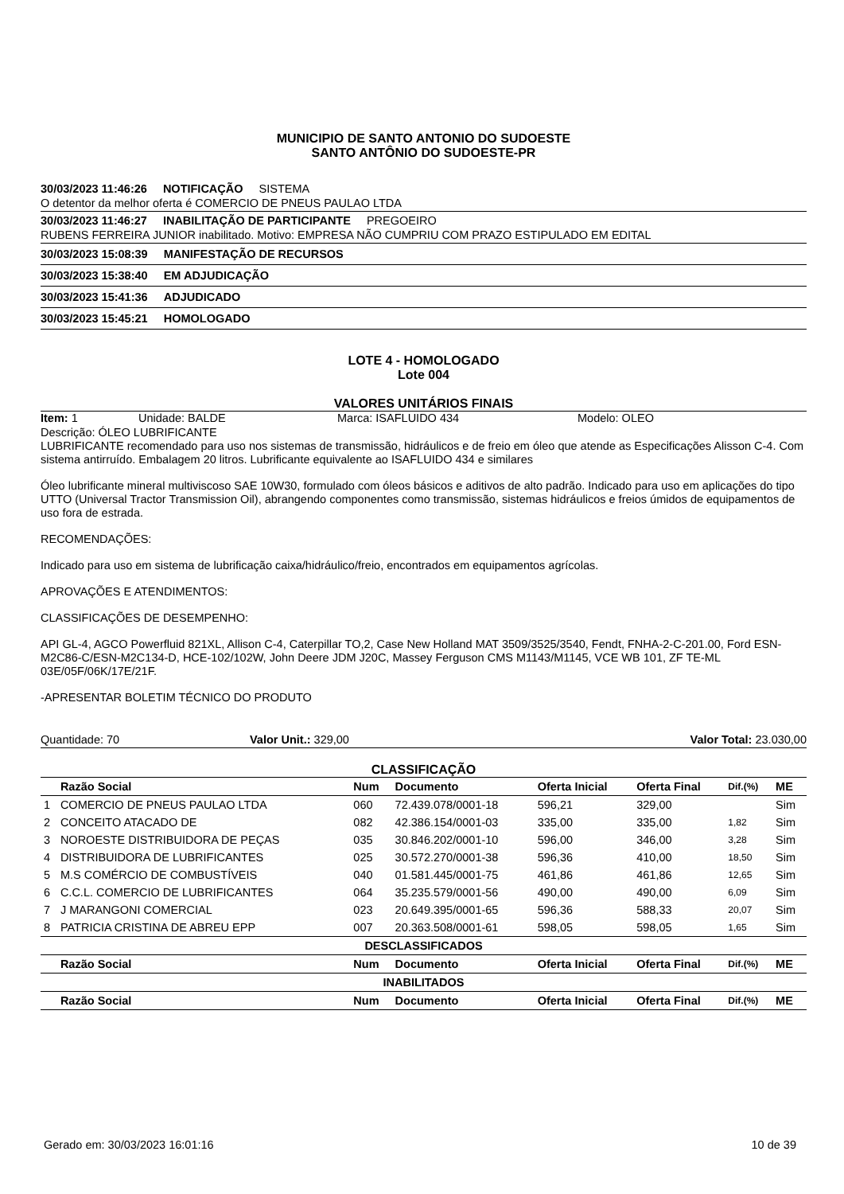MUNICIPIO DE SANTO ANTONIO DO SUDOESTE
SANTO ANTÔNIO DO SUDOESTE-PR
30/03/2023 11:46:26 NOTIFICAÇÃO SISTEMA
O detentor da melhor oferta é COMERCIO DE PNEUS PAULAO LTDA
30/03/2023 11:46:27 INABILITAÇÃO DE PARTICIPANTE PREGOEIRO
RUBENS FERREIRA JUNIOR inabilitado. Motivo: EMPRESA NÃO CUMPRIU COM PRAZO ESTIPULADO EM EDITAL
30/03/2023 15:08:39 MANIFESTAÇÃO DE RECURSOS
30/03/2023 15:38:40 EM ADJUDICAÇÃO
30/03/2023 15:41:36 ADJUDICADO
30/03/2023 15:45:21 HOMOLOGADO
LOTE 4 - HOMOLOGADO
Lote 004
VALORES UNITÁRIOS FINAIS
Item: 1 Unidade: BALDE Marca: ISAFLUIDO 434 Modelo: OLEO
Descrição: ÓLEO LUBRIFICANTE
LUBRIFICANTE recomendado para uso nos sistemas de transmissão, hidráulicos e de freio em óleo que atende as Especificações Alisson C-4. Com sistema antirruído. Embalagem 20 litros. Lubrificante equivalente ao ISAFLUIDO 434 e similares
Óleo lubrificante mineral multiviscoso SAE 10W30, formulado com óleos básicos e aditivos de alto padrão. Indicado para uso em aplicações do tipo UTTO (Universal Tractor Transmission Oil), abrangendo componentes como transmissão, sistemas hidráulicos e freios úmidos de equipamentos de uso fora de estrada.
RECOMENDAÇÕES:
Indicado para uso em sistema de lubrificação caixa/hidráulico/freio, encontrados em equipamentos agrícolas.
APROVAÇÕES E ATENDIMENTOS:
CLASSIFICAÇÕES DE DESEMPENHO:
API GL-4, AGCO Powerfluid 821XL, Allison C-4, Caterpillar TO,2, Case New Holland MAT 3509/3525/3540, Fendt, FNHA-2-C-201.00, Ford ESN-M2C86-C/ESN-M2C134-D, HCE-102/102W, John Deere JDM J20C, Massey Ferguson CMS M1143/M1145, VCE WB 101, ZF TE-ML 03E/05F/06K/17E/21F.
-APRESENTAR BOLETIM TÉCNICO DO PRODUTO
Quantidade: 70 Valor Unit.: 329,00 Valor Total: 23.030,00
CLASSIFICAÇÃO
| | Razão Social | Num | Documento | Oferta Inicial | Oferta Final | Dif.(%) | ME |
| --- | --- | --- | --- | --- | --- | --- | --- |
| 1 | COMERCIO DE PNEUS PAULAO LTDA | 060 | 72.439.078/0001-18 | 596,21 | 329,00 | | Sim |
| 2 | CONCEITO ATACADO DE | 082 | 42.386.154/0001-03 | 335,00 | 335,00 | 1,82 | Sim |
| 3 | NOROESTE DISTRIBUIDORA DE PEÇAS | 035 | 30.846.202/0001-10 | 596,00 | 346,00 | 3,28 | Sim |
| 4 | DISTRIBUIDORA DE LUBRIFICANTES | 025 | 30.572.270/0001-38 | 596,36 | 410,00 | 18,50 | Sim |
| 5 | M.S COMÉRCIO DE COMBUSTÍVEIS | 040 | 01.581.445/0001-75 | 461,86 | 461,86 | 12,65 | Sim |
| 6 | C.C.L. COMERCIO DE LUBRIFICANTES | 064 | 35.235.579/0001-56 | 490,00 | 490,00 | 6,09 | Sim |
| 7 | J MARANGONI COMERCIAL | 023 | 20.649.395/0001-65 | 596,36 | 588,33 | 20,07 | Sim |
| 8 | PATRICIA CRISTINA DE ABREU EPP | 007 | 20.363.508/0001-61 | 598,05 | 598,05 | 1,65 | Sim |
| DESCLASSIFICADOS | | | | | | | |
| | Razão Social | Num | Documento | Oferta Inicial | Oferta Final | Dif.(%) | ME |
| INABILITADOS | | | | | | | |
| | Razão Social | Num | Documento | Oferta Inicial | Oferta Final | Dif.(%) | ME |
Gerado em: 30/03/2023 16:01:16 10 de 39